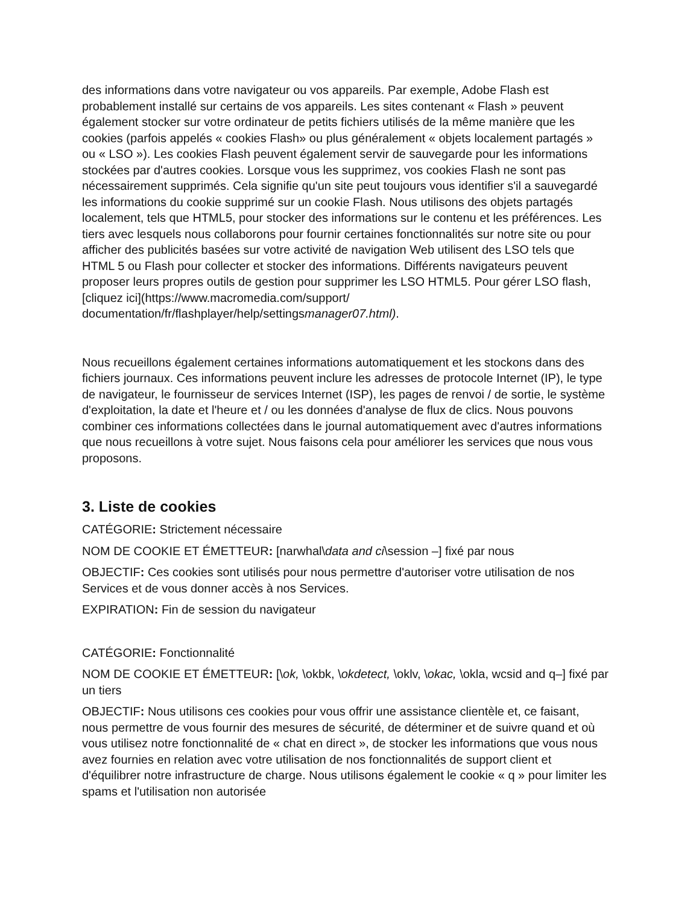des informations dans votre navigateur ou vos appareils. Par exemple, Adobe Flash est probablement installé sur certains de vos appareils. Les sites contenant « Flash » peuvent également stocker sur votre ordinateur de petits fichiers utilisés de la même manière que les cookies (parfois appelés « cookies Flash» ou plus généralement « objets localement partagés » ou « LSO »). Les cookies Flash peuvent également servir de sauvegarde pour les informations stockées par d'autres cookies. Lorsque vous les supprimez, vos cookies Flash ne sont pas nécessairement supprimés. Cela signifie qu'un site peut toujours vous identifier s'il a sauvegardé les informations du cookie supprimé sur un cookie Flash. Nous utilisons des objets partagés localement, tels que HTML5, pour stocker des informations sur le contenu et les préférences. Les tiers avec lesquels nous collaborons pour fournir certaines fonctionnalités sur notre site ou pour afficher des publicités basées sur votre activité de navigation Web utilisent des LSO tels que HTML 5 ou Flash pour collecter et stocker des informations. Différents navigateurs peuvent proposer leurs propres outils de gestion pour supprimer les LSO HTML5. Pour gérer LSO flash, [cliquez ici](https://www.macromedia.com/support/ documentation/fr/flashplayer/help/settingsmanager07.html).
Nous recueillons également certaines informations automatiquement et les stockons dans des fichiers journaux. Ces informations peuvent inclure les adresses de protocole Internet (IP), le type de navigateur, le fournisseur de services Internet (ISP), les pages de renvoi / de sortie, le système d'exploitation, la date et l'heure et / ou les données d'analyse de flux de clics. Nous pouvons combiner ces informations collectées dans le journal automatiquement avec d'autres informations que nous recueillons à votre sujet. Nous faisons cela pour améliorer les services que nous vous proposons.
3. Liste de cookies
CATÉGORIE: Strictement nécessaire
NOM DE COOKIE ET ÉMETTEUR: [narwhal\data and ci\session –] fixé par nous
OBJECTIF: Ces cookies sont utilisés pour nous permettre d'autoriser votre utilisation de nos Services et de vous donner accès à nos Services.
EXPIRATION: Fin de session du navigateur
CATÉGORIE: Fonctionnalité
NOM DE COOKIE ET ÉMETTEUR: [\ok, \okbk, \okdetect, \oklv, \okac, \okla, wcsid and q–] fixé par un tiers
OBJECTIF: Nous utilisons ces cookies pour vous offrir une assistance clientèle et, ce faisant, nous permettre de vous fournir des mesures de sécurité, de déterminer et de suivre quand et où vous utilisez notre fonctionnalité de « chat en direct », de stocker les informations que vous nous avez fournies en relation avec votre utilisation de nos fonctionnalités de support client et d'équilibrer notre infrastructure de charge. Nous utilisons également le cookie « q » pour limiter les spams et l'utilisation non autorisée